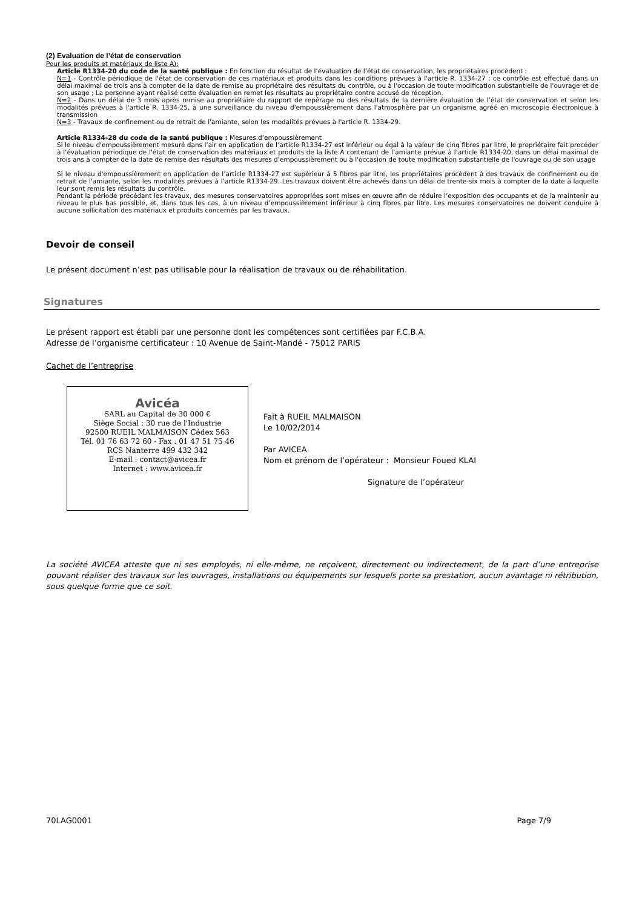(2) Evaluation de l’état de conservation
Pour les produits et matériaux de liste A):
Article R1334-20 du code de la santé publique : En fonction du résultat de l’évaluation de l’état de conservation, les propriétaires procèdent :
N=1 - Contrôle périodique de l'état de conservation de ces matériaux et produits dans les conditions prévues à l'article R. 1334-27 ; ce contrôle est effectué dans un délai maximal de trois ans à compter de la date de remise au propriétaire des résultats du contrôle, ou à l'occasion de toute modification substantielle de l'ouvrage et de son usage ; La personne ayant réalisé cette évaluation en remet les résultats au propriétaire contre accusé de réception.
N=2 - Dans un délai de 3 mois après remise au propriétaire du rapport de repérage ou des résultats de la dernière évaluation de l’état de conservation et selon les modalités prévues à l'article R. 1334-25, à une surveillance du niveau d'empoussièrement dans l'atmosphère par un organisme agréé en microscopie électronique à transmission
N=3 - Travaux de confinement ou de retrait de l'amiante, selon les modalités prévues à l'article R. 1334-29.
Article R1334-28 du code de la santé publique : Mesures d’empoussièrement
Si le niveau d'empoussièrement mesuré dans l’air en application de l’article R1334-27 est inférieur ou égal à la valeur de cinq fibres par litre, le propriétaire fait procéder à l’évaluation périodique de l'état de conservation des matériaux et produits de la liste A contenant de l’amiante prévue à l’article R1334-20, dans un délai maximal de trois ans à compter de la date de remise des résultats des mesures d’empoussièrement ou à l'occasion de toute modification substantielle de l'ouvrage ou de son usage
Si le niveau d'empoussièrement en application de l’article R1334-27 est supérieur à 5 fibres par litre, les propriétaires procèdent à des travaux de confinement ou de retrait de l'amiante, selon les modalités prévues à l’article R1334-29. Les travaux doivent être achevés dans un délai de trente-six mois à compter de la date à laquelle leur sont remis les résultats du contrôle.
Pendant la période précédant les travaux, des mesures conservatoires appropriées sont mises en œuvre afin de réduire l’exposition des occupants et de la maintenir au niveau le plus bas possible, et, dans tous les cas, à un niveau d’empoussièrement inférieur à cinq fibres par litre. Les mesures conservatoires ne doivent conduire à aucune sollicitation des matériaux et produits concernés par les travaux.
Devoir de conseil
Le présent document n’est pas utilisable pour la réalisation de travaux ou de réhabilitation.
Signatures
Le présent rapport est établi par une personne dont les compétences sont certifiées par F.C.B.A.
Adresse de l’organisme certificateur : 10 Avenue de Saint-Mandé - 75012 PARIS
Cachet de l’entreprise
Avicéa
SARL au Capital de 30 000 €
Siège Social : 30 rue de l'Industrie
92500 RUEIL MALMAISON Cédex 563
Tél. 01 76 63 72 60 - Fax : 01 47 51 75 46
RCS Nanterre 499 432 342
E-mail : contact@avicea.fr
Internet : www.avicea.fr
Fait à RUEIL MALMAISON
Le 10/02/2014
Par AVICEA
Nom et prénom de l’opérateur : Monsieur Foued KLAI
Signature de l’opérateur
La société AVICEA atteste que ni ses employés, ni elle-même, ne reçoivent, directement ou indirectement, de la part d’une entreprise pouvant réaliser des travaux sur les ouvrages, installations ou équipements sur lesquels porte sa prestation, aucun avantage ni rétribution, sous quelque forme que ce soit.
70LAG0001 Page 7/9